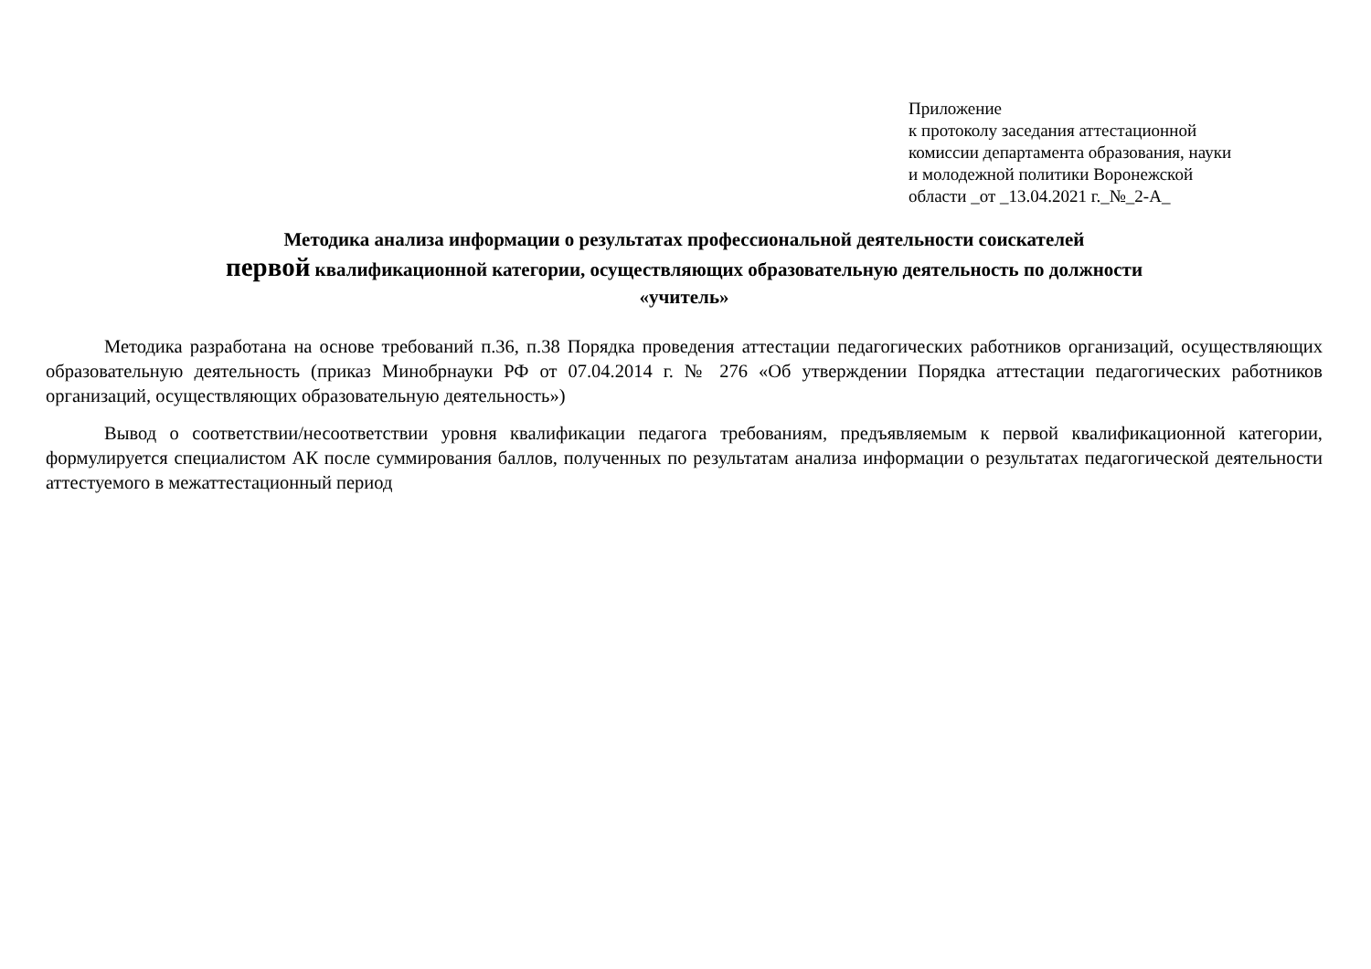Приложение
к протоколу заседания аттестационной
комиссии департамента образования, науки
и молодежной политики Воронежской
области _от _13.04.2021 г._№_2-А_
Методика анализа информации о результатах профессиональной деятельности соискателей
первой квалификационной категории, осуществляющих образовательную деятельность по должности
«учитель»
Методика разработана на основе требований п.36, п.38 Порядка проведения аттестации педагогических работников организаций, осуществляющих образовательную деятельность (приказ Минобрнауки РФ от 07.04.2014 г. № 276 «Об утверждении Порядка аттестации педагогических работников организаций, осуществляющих образовательную деятельность»)
Вывод о соответствии/несоответствии уровня квалификации педагога требованиям, предъявляемым к первой квалификационной категории, формулируется специалистом АК после суммирования баллов, полученных по результатам анализа информации о результатах педагогической деятельности аттестуемого в межаттестационный период